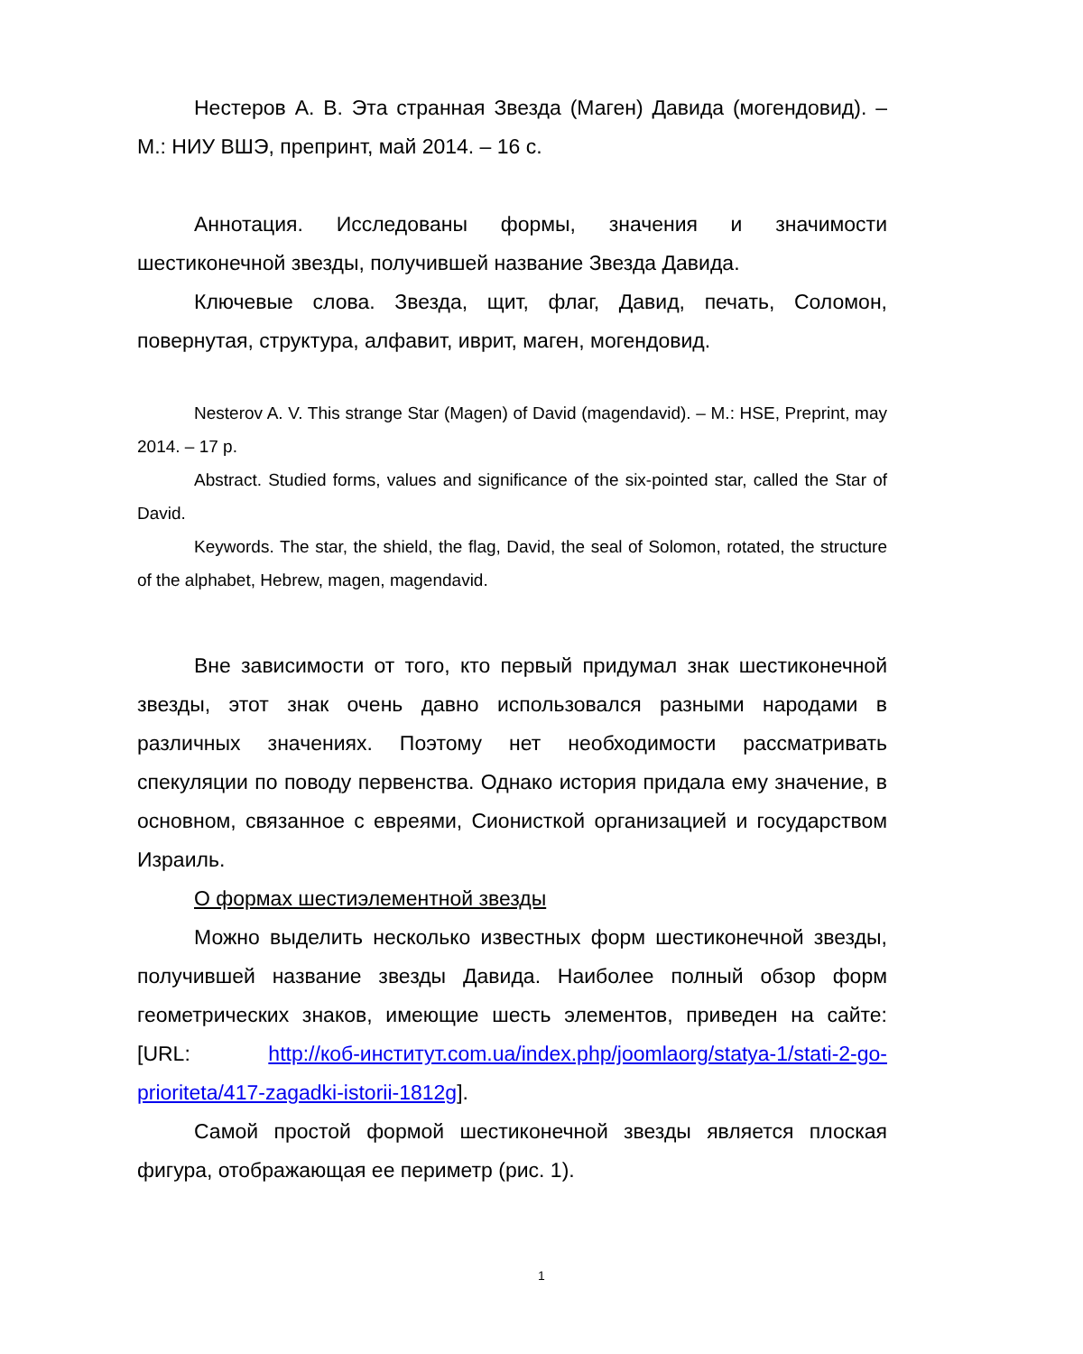Нестеров А. В. Эта странная Звезда (Маген) Давида (могендовид). – М.: НИУ ВШЭ, препринт, май 2014. – 16 с.
Аннотация. Исследованы формы, значения и значимости шестиконечной звезды, получившей название Звезда Давида.
Ключевые слова. Звезда, щит, флаг, Давид, печать, Соломон, повернутая, структура, алфавит, иврит, маген, могендовид.
Nesterov A. V. This strange Star (Magen) of David (magendavid). – M.: HSE, Preprint, may 2014. – 17 p.
Abstract. Studied forms, values and significance of the six-pointed star, called the Star of David.
Keywords. The star, the shield, the flag, David, the seal of Solomon, rotated, the structure of the alphabet, Hebrew, magen, magendavid.
Вне зависимости от того, кто первый придумал знак шестиконечной звезды, этот знак очень давно использовался разными народами в различных значениях. Поэтому нет необходимости рассматривать спекуляции по поводу первенства. Однако история придала ему значение, в основном, связанное с евреями, Сионисткой организацией и государством Израиль.
О формах шестиэлементной звезды
Можно выделить несколько известных форм шестиконечной звезды, получившей название звезды Давида. Наиболее полный обзор форм геометрических знаков, имеющие шесть элементов, приведен на сайте: [URL: http://коб-институт.com.ua/index.php/joomlaorg/statya-1/stati-2-go-prioriteta/417-zagadki-istorii-1812g].
Самой простой формой шестиконечной звезды является плоская фигура, отображающая ее периметр (рис. 1).
1